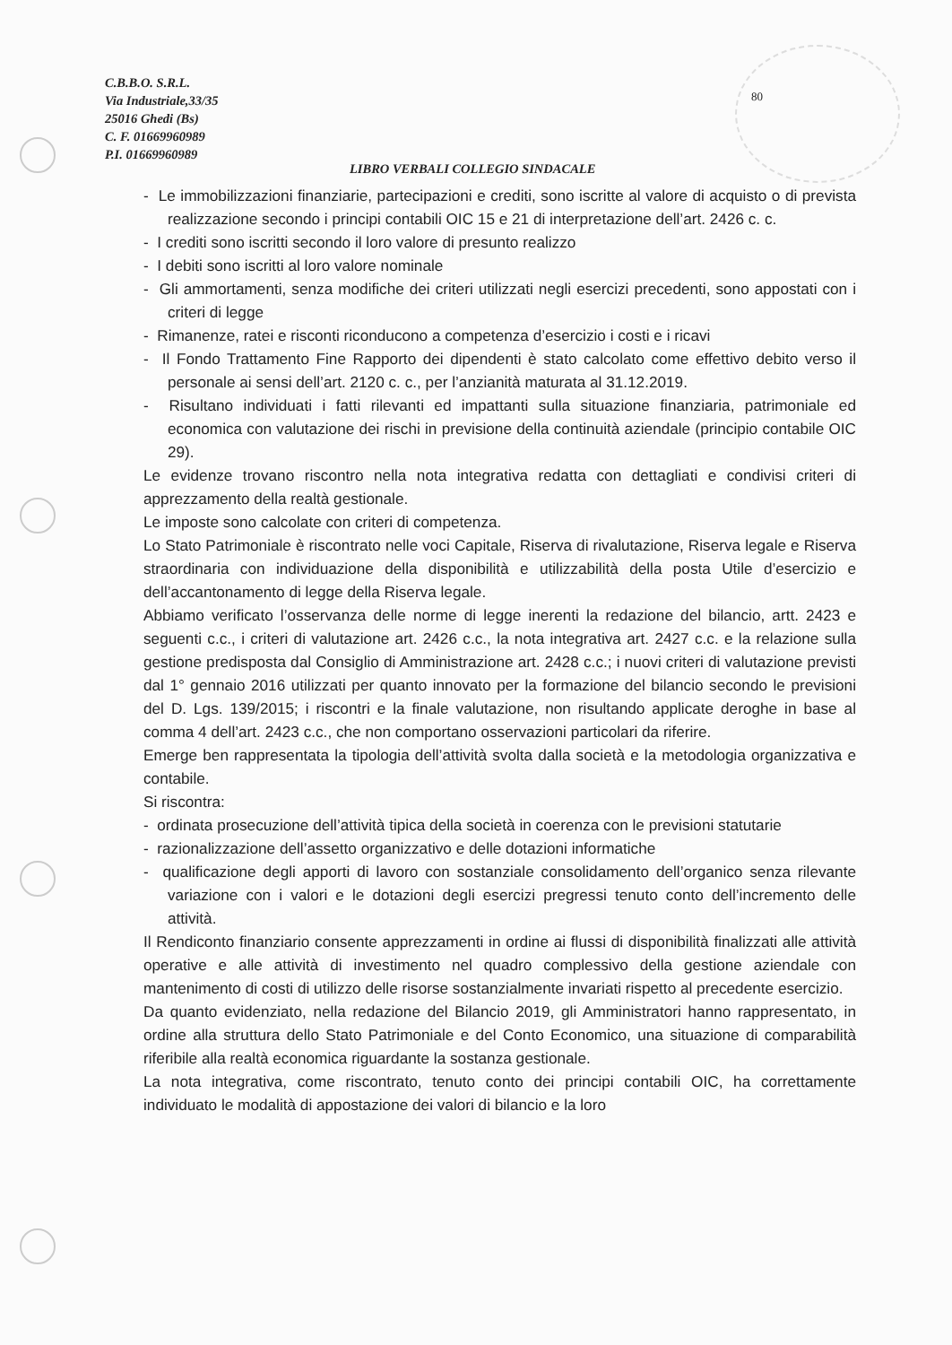C.B.B.O. S.R.L.
Via Industriale,33/35
25016 Ghedi (Bs)
C. F. 01669960989
P.I. 01669960989
80
LIBRO VERBALI COLLEGIO SINDACALE
- Le immobilizzazioni finanziarie, partecipazioni e crediti, sono iscritte al valore di acquisto o di prevista realizzazione secondo i principi contabili OIC 15 e 21 di interpretazione dell’art. 2426 c. c.
- I crediti sono iscritti secondo il loro valore di presunto realizzo
- I debiti sono iscritti al loro valore nominale
- Gli ammortamenti, senza modifiche dei criteri utilizzati negli esercizi precedenti, sono appostati con i criteri di legge
- Rimanenze, ratei e risconti riconducono a competenza d’esercizio i costi e i ricavi
- Il Fondo Trattamento Fine Rapporto dei dipendenti è stato calcolato come effettivo debito verso il personale ai sensi dell’art. 2120 c. c., per l’anzianità maturata al 31.12.2019.
- Risultano individuati i fatti rilevanti ed impattanti sulla situazione finanziaria, patrimoniale ed economica con valutazione dei rischi in previsione della continuità aziendale (principio contabile OIC 29).
Le evidenze trovano riscontro nella nota integrativa redatta con dettagliati e condivisi criteri di apprezzamento della realtà gestionale.
Le imposte sono calcolate con criteri di competenza.
Lo Stato Patrimoniale è riscontrato nelle voci Capitale, Riserva di rivalutazione, Riserva legale e Riserva straordinaria con individuazione della disponibilità e utilizzabilità della posta Utile d’esercizio e dell’accantonamento di legge della Riserva legale.
Abbiamo verificato l’osservanza delle norme di legge inerenti la redazione del bilancio, artt. 2423 e seguenti c.c., i criteri di valutazione art. 2426 c.c., la nota integrativa art. 2427 c.c. e la relazione sulla gestione predisposta dal Consiglio di Amministrazione art. 2428 c.c.; i nuovi criteri di valutazione previsti dal 1° gennaio 2016 utilizzati per quanto innovato per la formazione del bilancio secondo le previsioni del D. Lgs. 139/2015; i riscontri e la finale valutazione, non risultando applicate deroghe in base al comma 4 dell’art. 2423 c.c., che non comportano osservazioni particolari da riferire.
Emerge ben rappresentata la tipologia dell’attività svolta dalla società e la metodologia organizzativa e contabile.
Si riscontra:
- ordinata prosecuzione dell’attività tipica della società in coerenza con le previsioni statutarie
- razionalizzazione dell’assetto organizzativo e delle dotazioni informatiche
- qualificazione degli apporti di lavoro con sostanziale consolidamento dell’organico senza rilevante variazione con i valori e le dotazioni degli esercizi pregressi tenuto conto dell’incremento delle attività.
Il Rendiconto finanziario consente apprezzamenti in ordine ai flussi di disponibilità finalizzati alle attività operative e alle attività di investimento nel quadro complessivo della gestione aziendale con mantenimento di costi di utilizzo delle risorse sostanzialmente invariati rispetto al precedente esercizio.
Da quanto evidenziato, nella redazione del Bilancio 2019, gli Amministratori hanno rappresentato, in ordine alla struttura dello Stato Patrimoniale e del Conto Economico, una situazione di comparabilità riferibile alla realtà economica riguardante la sostanza gestionale.
La nota integrativa, come riscontrato, tenuto conto dei principi contabili OIC, ha correttamente individuato le modalità di appostazione dei valori di bilancio e la loro